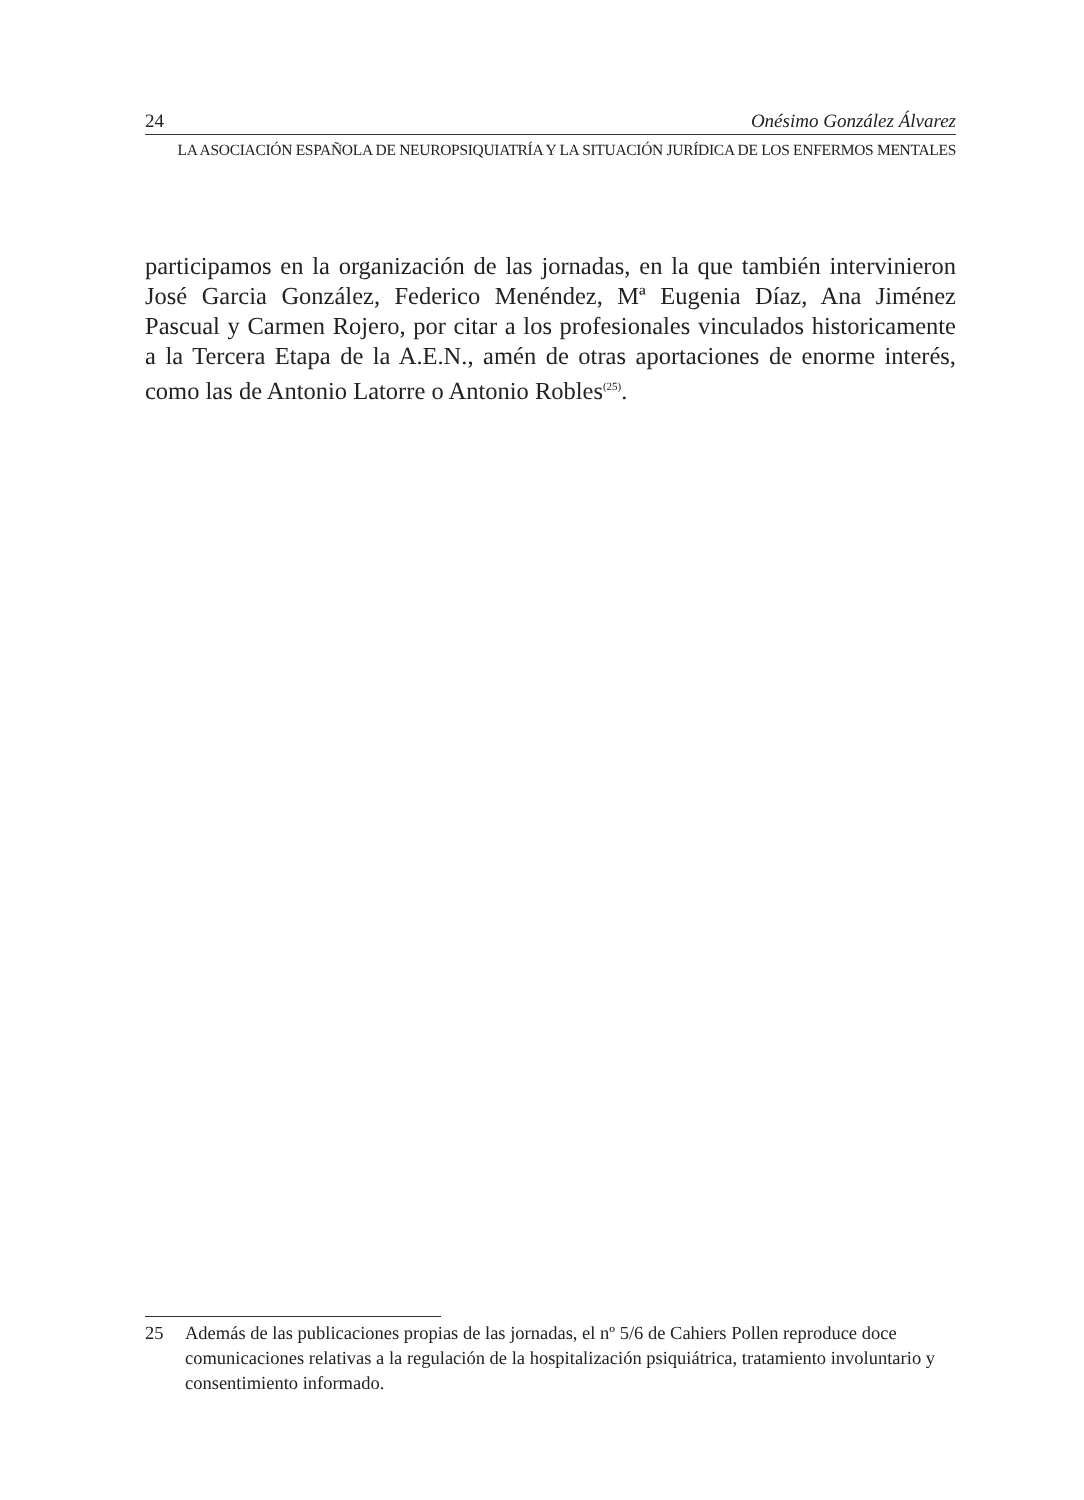24 Onésimo González Álvarez
LA ASOCIACIÓN ESPAÑOLA DE NEUROPSIQUIATRÍA Y LA SITUACIÓN JURÍDICA DE LOS ENFERMOS MENTALES
participamos en la organización de las jornadas, en la que también intervinieron José Garcia González, Federico Menéndez, Mª Eugenia Díaz, Ana Jiménez Pascual y Carmen Rojero, por citar a los profesionales vinculados historicamente a la Tercera Etapa de la A.E.N., amén de otras aportaciones de enorme interés, como las de Antonio Latorre o Antonio Robles<sup>(25)</sup>.
25 Además de las publicaciones propias de las jornadas, el nº 5/6 de Cahiers Pollen reproduce doce comunicaciones relativas a la regulación de la hospitalización psiquiátrica, tratamiento involuntario y consentimiento informado.